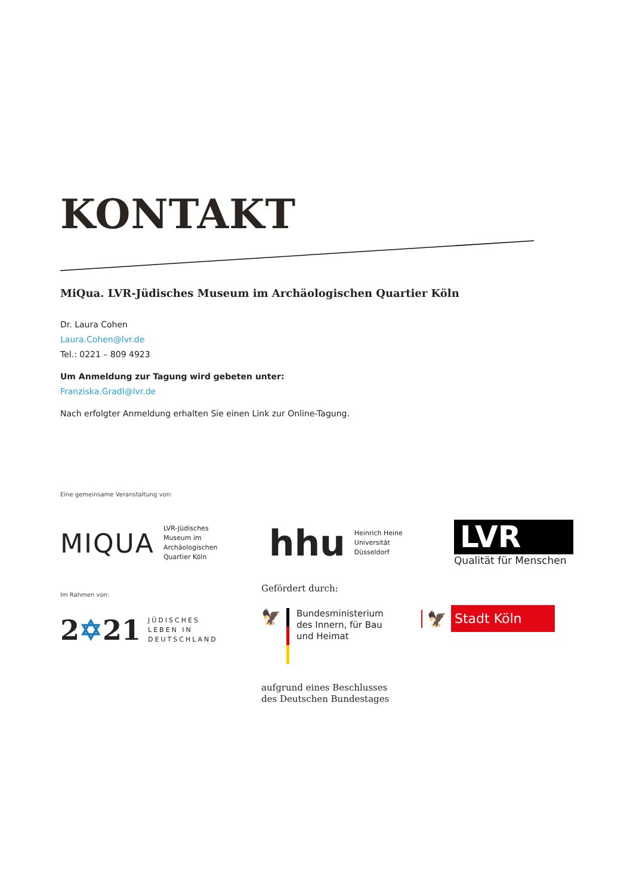KONTAKT
MiQua. LVR-Jüdisches Museum im Archäologischen Quartier Köln
Dr. Laura Cohen
Laura.Cohen@lvr.de
Tel.: 0221 – 809 4923
Um Anmeldung zur Tagung wird gebeten unter:
Franziska.Gradl@lvr.de
Nach erfolgter Anmeldung erhalten Sie einen Link zur Online-Tagung.
Eine gemeinsame Veranstaltung von:
MIQUA LVR-Jüdisches
Museum im
Archäologischen
Quartier Köln
hhu Heinrich Heine
Universität
Düsseldorf
LVR
Qualität für Menschen
Im Rahmen von:
2✡21 JÜDISCHES
LEBEN IN
DEUTSCHLAND
Gefördert durch:
🦅
Bundesministerium
des Innern, für Bau
und Heimat
aufgrund eines Beschlusses
des Deutschen Bundestages
🦅 Stadt Köln